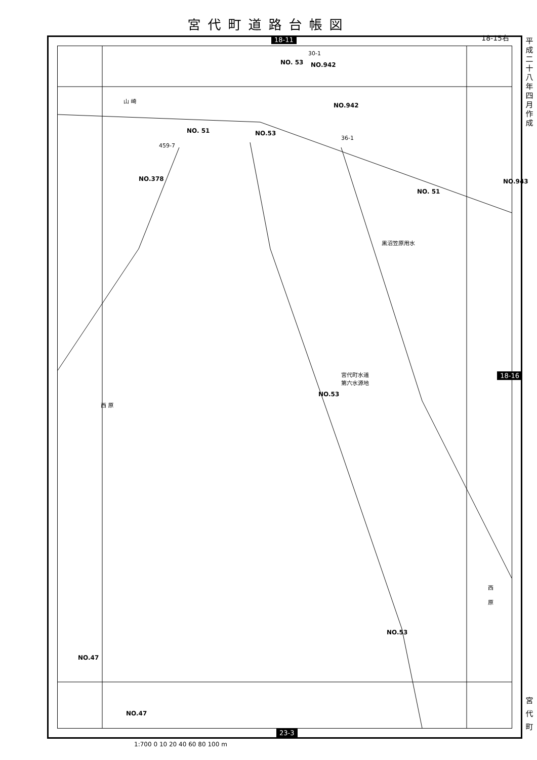宮代町道路台帳図
18-15右
平
成
二
十
八
年
四
月
作
成
宮
代
町
NO. 51 NO.53
NO. 53 NO.942
NO.942
NO.378
NO. 51
NO.943
NO.53
NO.53
NO.47
NO.47
山 崎
459-7
30-1
36-1
宮代町水道
第六水源地
西 原
西
原
黒沼笠原用水
18-11
23-3
18-16
1:700 0 10 20 40 60 80 100 m